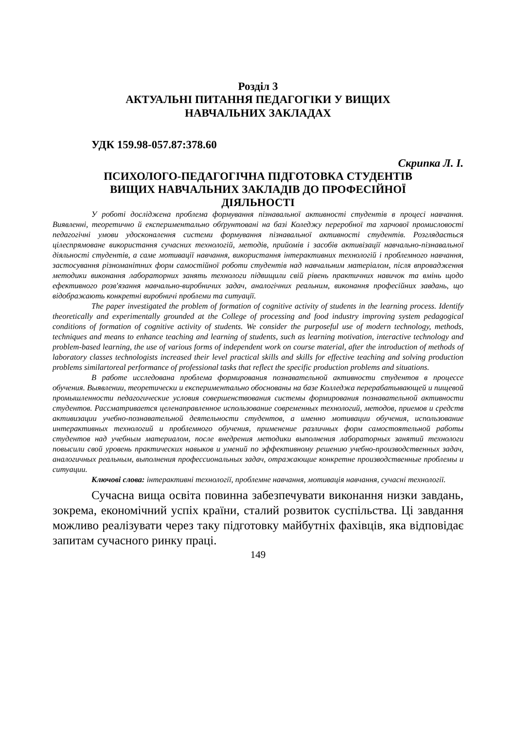Розділ 3
АКТУАЛЬНІ ПИТАННЯ ПЕДАГОГІКИ У ВИЩИХ
НАВЧАЛЬНИХ ЗАКЛАДАХ
УДК 159.98-057.87:378.60
Скрипка Л. І.
ПСИХОЛОГО-ПЕДАГОГІЧНА ПІДГОТОВКА СТУДЕНТІВ
ВИЩИХ НАВЧАЛЬНИХ ЗАКЛАДІВ ДО ПРОФЕСІЙНОЇ
ДІЯЛЬНОСТІ
У роботі досліджена проблема формування пізнавальної активності студентів в процесі навчання. Виявленні, теоретично й експериментально обґрунтовані на базі Коледжу переробної та харчової промисловості педагогічні умови удосконалення системи формування пізнавальної активності студентів. Розглядається цілеспрямоване використання сучасних технологій, методів, прийомів і засобів активізації навчально-пізнавальної діяльності студентів, а саме мотивації навчання, використання інтерактивних технологій і проблемного навчання, застосування різноманітних форм самостійної роботи студентів над навчальним матеріалом, після впровадження методики виконання лабораторних занять технологи підвищили свій рівень практичних навичок та вмінь щодо ефективного розв'язання навчально-виробничих задач, аналогічних реальним, виконання професійних завдань, що відображають конкретні виробничі проблеми та ситуації.
The paper investigated the problem of formation of cognitive activity of students in the learning process. Identify theoretically and experimentally grounded at the College of processing and food industry improving system pedagogical conditions of formation of cognitive activity of students. We consider the purposeful use of modern technology, methods, techniques and means to enhance teaching and learning of students, such as learning motivation, interactive technology and problem-based learning, the use of various forms of independent work on course material, after the introduction of methods of laboratory classes technologists increased their level practical skills and skills for effective teaching and solving production problems similartoreal performance of professional tasks that reflect the specific production problems and situations.
В работе исследована проблема формирования познавательной активности студентов в процессе обучения. Выявлении, теоретически и експериментально обоснованы на базе Колледжа перерабатывающей и пищевой промышленности педагогические условия совершенствования системы формирования познавательной активности студентов. Рассматривается целенаправленное использование современных технологий, методов, приемов и средств активизации учебно-познавательной деятельности студентов, а именно мотивации обучения, использование интерактивных технологий и проблемного обучения, применение различных форм самостоятельной работы студентов над учебным материалом, после внедрения методики выполнения лабораторных занятий технологи повысили свой уровень практических навыков и умений по эффективному решению учебно-производственных задач, аналогичных реальным, выполнения профессиональных задач, отражающие конкретне производственные проблемы и ситуации.
Ключові слова: інтерактивні технології, проблемне навчання, мотивація навчання, сучасні технології.
Сучасна вища освіта повинна забезпечувати виконання низки завдань, зокрема, економічний успіх країни, сталий розвиток суспільства. Ці завдання можливо реалізувати через таку підготовку майбутніх фахівців, яка відповідає запитам сучасного ринку праці.
149